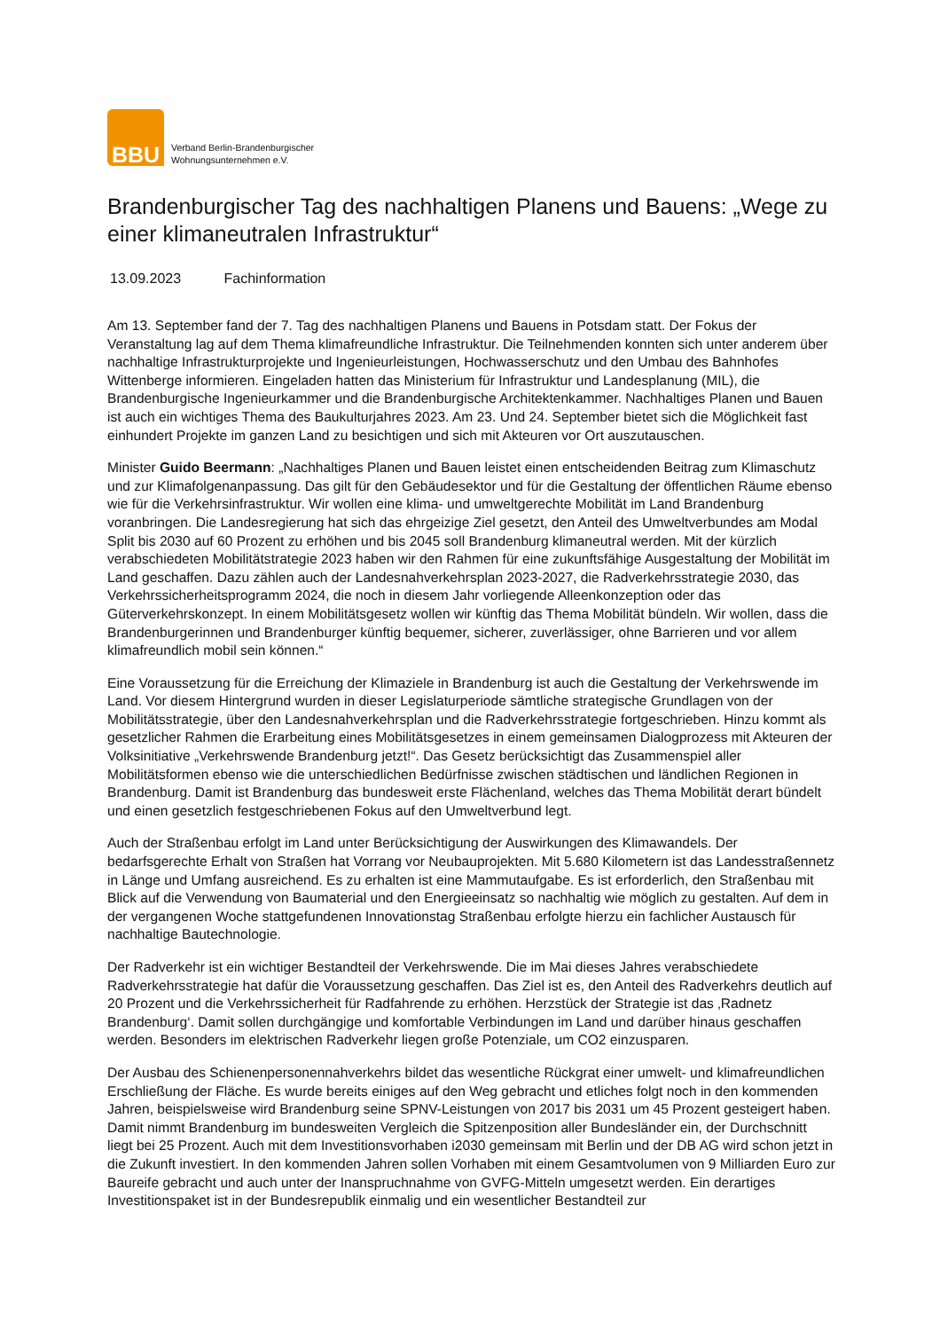BBU
Verband Berlin-Brandenburgischer
Wohnungsunternehmen e.V.
Brandenburgischer Tag des nachhaltigen Planens und Bauens: „Wege zu einer klimaneutralen Infrastruktur“
13.09.2023 Fachinformation
Am 13. September fand der 7. Tag des nachhaltigen Planens und Bauens in Potsdam statt. Der Fokus der Veranstaltung lag auf dem Thema klimafreundliche Infrastruktur. Die Teilnehmenden konnten sich unter anderem über nachhaltige Infrastrukturprojekte und Ingenieurleistungen, Hochwasserschutz und den Umbau des Bahnhofes Wittenberge informieren. Eingeladen hatten das Ministerium für Infrastruktur und Landesplanung (MIL), die Brandenburgische Ingenieurkammer und die Brandenburgische Architektenkammer. Nachhaltiges Planen und Bauen ist auch ein wichtiges Thema des Baukulturjahres 2023. Am 23. Und 24. September bietet sich die Möglichkeit fast einhundert Projekte im ganzen Land zu besichtigen und sich mit Akteuren vor Ort auszutauschen.
Minister Guido Beermann: „Nachhaltiges Planen und Bauen leistet einen entscheidenden Beitrag zum Klimaschutz und zur Klimafolgenanpassung. Das gilt für den Gebäudesektor und für die Gestaltung der öffentlichen Räume ebenso wie für die Verkehrsinfrastruktur. Wir wollen eine klima- und umweltgerechte Mobilität im Land Brandenburg voranbringen. Die Landesregierung hat sich das ehrgeizige Ziel gesetzt, den Anteil des Umweltverbundes am Modal Split bis 2030 auf 60 Prozent zu erhöhen und bis 2045 soll Brandenburg klimaneutral werden. Mit der kürzlich verabschiedeten Mobilitätstrategie 2023 haben wir den Rahmen für eine zukunftsfähige Ausgestaltung der Mobilität im Land geschaffen. Dazu zählen auch der Landesnahverkehrsplan 2023-2027, die Radverkehrsstrategie 2030, das Verkehrssicherheitsprogramm 2024, die noch in diesem Jahr vorliegende Alleenkonzeption oder das Güterverkehrskonzept. In einem Mobilitätsgesetz wollen wir künftig das Thema Mobilität bündeln. Wir wollen, dass die Brandenburgerinnen und Brandenburger künftig bequemer, sicherer, zuverlässiger, ohne Barrieren und vor allem klimafreundlich mobil sein können.“
Eine Voraussetzung für die Erreichung der Klimaziele in Brandenburg ist auch die Gestaltung der Verkehrswende im Land. Vor diesem Hintergrund wurden in dieser Legislaturperiode sämtliche strategische Grundlagen von der Mobilitätsstrategie, über den Landesnahverkehrsplan und die Radverkehrsstrategie fortgeschrieben. Hinzu kommt als gesetzlicher Rahmen die Erarbeitung eines Mobilitätsgesetzes in einem gemeinsamen Dialogprozess mit Akteuren der Volksinitiative „Verkehrswende Brandenburg jetzt!“. Das Gesetz berücksichtigt das Zusammenspiel aller Mobilitätsformen ebenso wie die unterschiedlichen Bedürfnisse zwischen städtischen und ländlichen Regionen in Brandenburg. Damit ist Brandenburg das bundesweit erste Flächenland, welches das Thema Mobilität derart bündelt und einen gesetzlich festgeschriebenen Fokus auf den Umweltverbund legt.
Auch der Straßenbau erfolgt im Land unter Berücksichtigung der Auswirkungen des Klimawandels. Der bedarfsgerechte Erhalt von Straßen hat Vorrang vor Neubauprojekten. Mit 5.680 Kilometern ist das Landesstraßennetz in Länge und Umfang ausreichend. Es zu erhalten ist eine Mammutaufgabe. Es ist erforderlich, den Straßenbau mit Blick auf die Verwendung von Baumaterial und den Energieeinsatz so nachhaltig wie möglich zu gestalten. Auf dem in der vergangenen Woche stattgefundenen Innovationstag Straßenbau erfolgte hierzu ein fachlicher Austausch für nachhaltige Bautechnologie.
Der Radverkehr ist ein wichtiger Bestandteil der Verkehrswende. Die im Mai dieses Jahres verabschiedete Radverkehrsstrategie hat dafür die Voraussetzung geschaffen. Das Ziel ist es, den Anteil des Radverkehrs deutlich auf 20 Prozent und die Verkehrssicherheit für Radfahrende zu erhöhen. Herzstück der Strategie ist das ‚Radnetz Brandenburg‘. Damit sollen durchgängige und komfortable Verbindungen im Land und darüber hinaus geschaffen werden. Besonders im elektrischen Radverkehr liegen große Potenziale, um CO2 einzusparen.
Der Ausbau des Schienenpersonennahverkehrs bildet das wesentliche Rückgrat einer umwelt- und klimafreundlichen Erschließung der Fläche. Es wurde bereits einiges auf den Weg gebracht und etliches folgt noch in den kommenden Jahren, beispielsweise wird Brandenburg seine SPNV-Leistungen von 2017 bis 2031 um 45 Prozent gesteigert haben. Damit nimmt Brandenburg im bundesweiten Vergleich die Spitzenposition aller Bundesländer ein, der Durchschnitt liegt bei 25 Prozent. Auch mit dem Investitionsvorhaben i2030 gemeinsam mit Berlin und der DB AG wird schon jetzt in die Zukunft investiert. In den kommenden Jahren sollen Vorhaben mit einem Gesamtvolumen von 9 Milliarden Euro zur Baureife gebracht und auch unter der Inanspruchnahme von GVFG-Mitteln umgesetzt werden. Ein derartiges Investitionspaket ist in der Bundesrepublik einmalig und ein wesentlicher Bestandteil zur